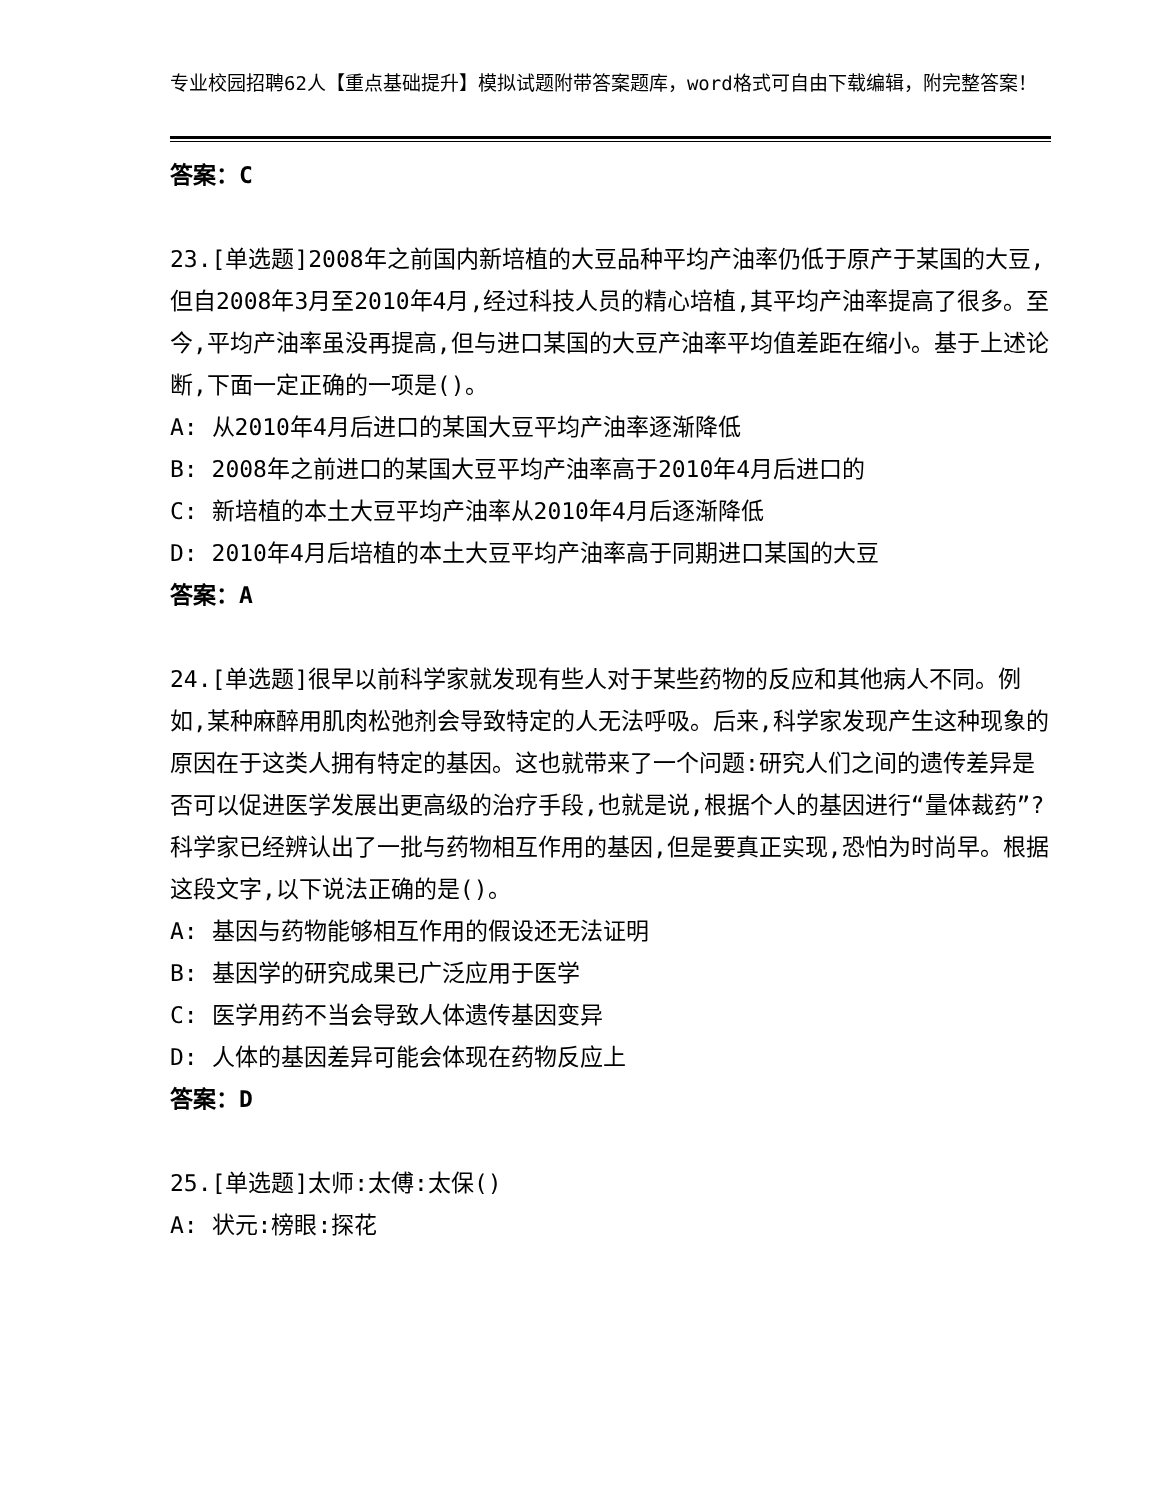专业校园招聘62人【重点基础提升】模拟试题附带答案题库，word格式可自由下载编辑，附完整答案！
答案：C
23.[单选题]2008年之前国内新培植的大豆品种平均产油率仍低于原产于某国的大豆,但自2008年3月至2010年4月,经过科技人员的精心培植,其平均产油率提高了很多。至今,平均产油率虽没再提高,但与进口某国的大豆产油率平均值差距在缩小。基于上述论断,下面一定正确的一项是()。
A: 从2010年4月后进口的某国大豆平均产油率逐渐降低
B: 2008年之前进口的某国大豆平均产油率高于2010年4月后进口的
C: 新培植的本土大豆平均产油率从2010年4月后逐渐降低
D: 2010年4月后培植的本土大豆平均产油率高于同期进口某国的大豆
答案：A
24.[单选题]很早以前科学家就发现有些人对于某些药物的反应和其他病人不同。例如,某种麻醉用肌肉松弛剂会导致特定的人无法呼吸。后来,科学家发现产生这种现象的原因在于这类人拥有特定的基因。这也就带来了一个问题:研究人们之间的遗传差异是否可以促进医学发展出更高级的治疗手段,也就是说,根据个人的基因进行“量体裁药”?科学家已经辨认出了一批与药物相互作用的基因,但是要真正实现,恐怕为时尚早。根据这段文字,以下说法正确的是()。
A: 基因与药物能够相互作用的假设还无法证明
B: 基因学的研究成果已广泛应用于医学
C: 医学用药不当会导致人体遗传基因变异
D: 人体的基因差异可能会体现在药物反应上
答案：D
25.[单选题]太师:太傅:太保()
A: 状元:榜眼:探花